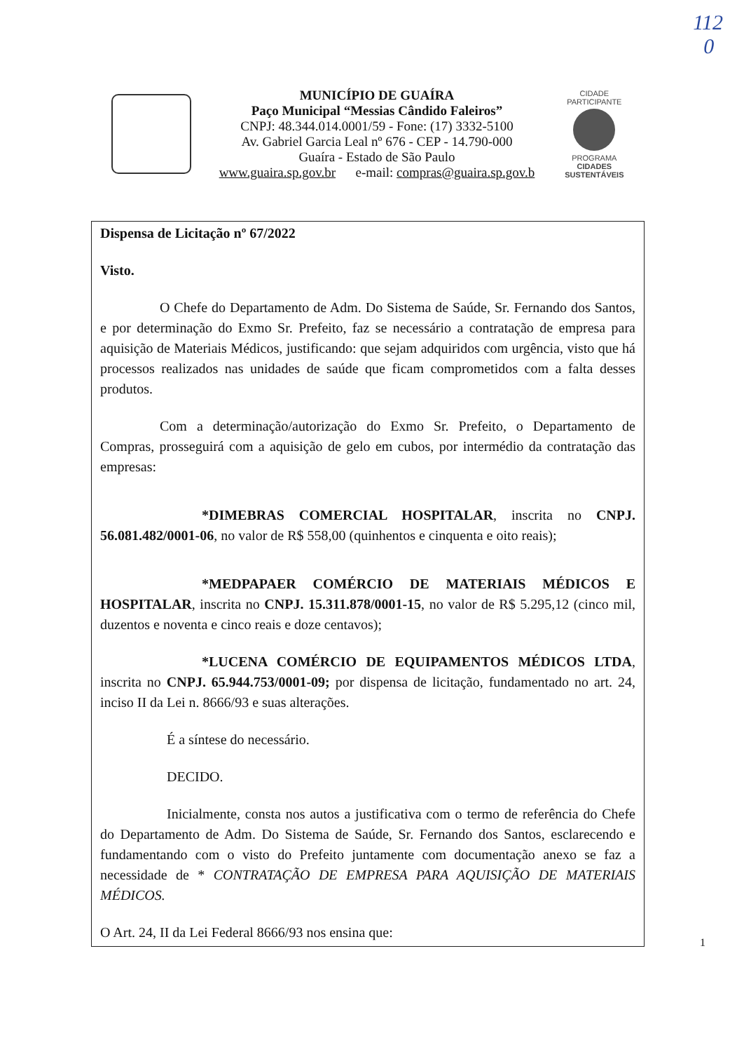112
0
MUNICÍPIO DE GUAÍRA
Paço Municipal “Messias Cândido Faleiros”
CNPJ: 48.344.014.0001/59 - Fone: (17) 3332-5100
Av. Gabriel Garcia Leal nº 676 - CEP - 14.790-000
Guaíra - Estado de São Paulo
www.guaira.sp.gov.br e-mail: compras@guaira.sp.gov.b
CIDADE PARTICIPANTE
PROGRAMA
CIDADES
SUSTENTÁVEIS
Dispensa de Licitação nº 67/2022
Visto.
O Chefe do Departamento de Adm. Do Sistema de Saúde, Sr. Fernando dos Santos, e por determinação do Exmo Sr. Prefeito, faz se necessário a contratação de empresa para aquisição de Materiais Médicos, justificando: que sejam adquiridos com urgência, visto que há processos realizados nas unidades de saúde que ficam comprometidos com a falta desses produtos.
Com a determinação/autorização do Exmo Sr. Prefeito, o Departamento de Compras, prosseguirá com a aquisição de gelo em cubos, por intermédio da contratação das empresas:
*DIMEBRAS COMERCIAL HOSPITALAR, inscrita no CNPJ. 56.081.482/0001-06, no valor de R$ 558,00 (quinhentos e cinquenta e oito reais);
*MEDPAPAER COMÉRCIO DE MATERIAIS MÉDICOS E HOSPITALAR, inscrita no CNPJ. 15.311.878/0001-15, no valor de R$ 5.295,12 (cinco mil, duzentos e noventa e cinco reais e doze centavos);
*LUCENA COMÉRCIO DE EQUIPAMENTOS MÉDICOS LTDA, inscrita no CNPJ. 65.944.753/0001-09; por dispensa de licitação, fundamentado no art. 24, inciso II da Lei n. 8666/93 e suas alterações.
É a síntese do necessário.
DECIDO.
Inicialmente, consta nos autos a justificativa com o termo de referência do Chefe do Departamento de Adm. Do Sistema de Saúde, Sr. Fernando dos Santos, esclarecendo e fundamentando com o visto do Prefeito juntamente com documentação anexo se faz a necessidade de * CONTRATAÇÃO DE EMPRESA PARA AQUISIÇÃO DE MATERIAIS MÉDICOS.
O Art. 24, II da Lei Federal 8666/93 nos ensina que:
1